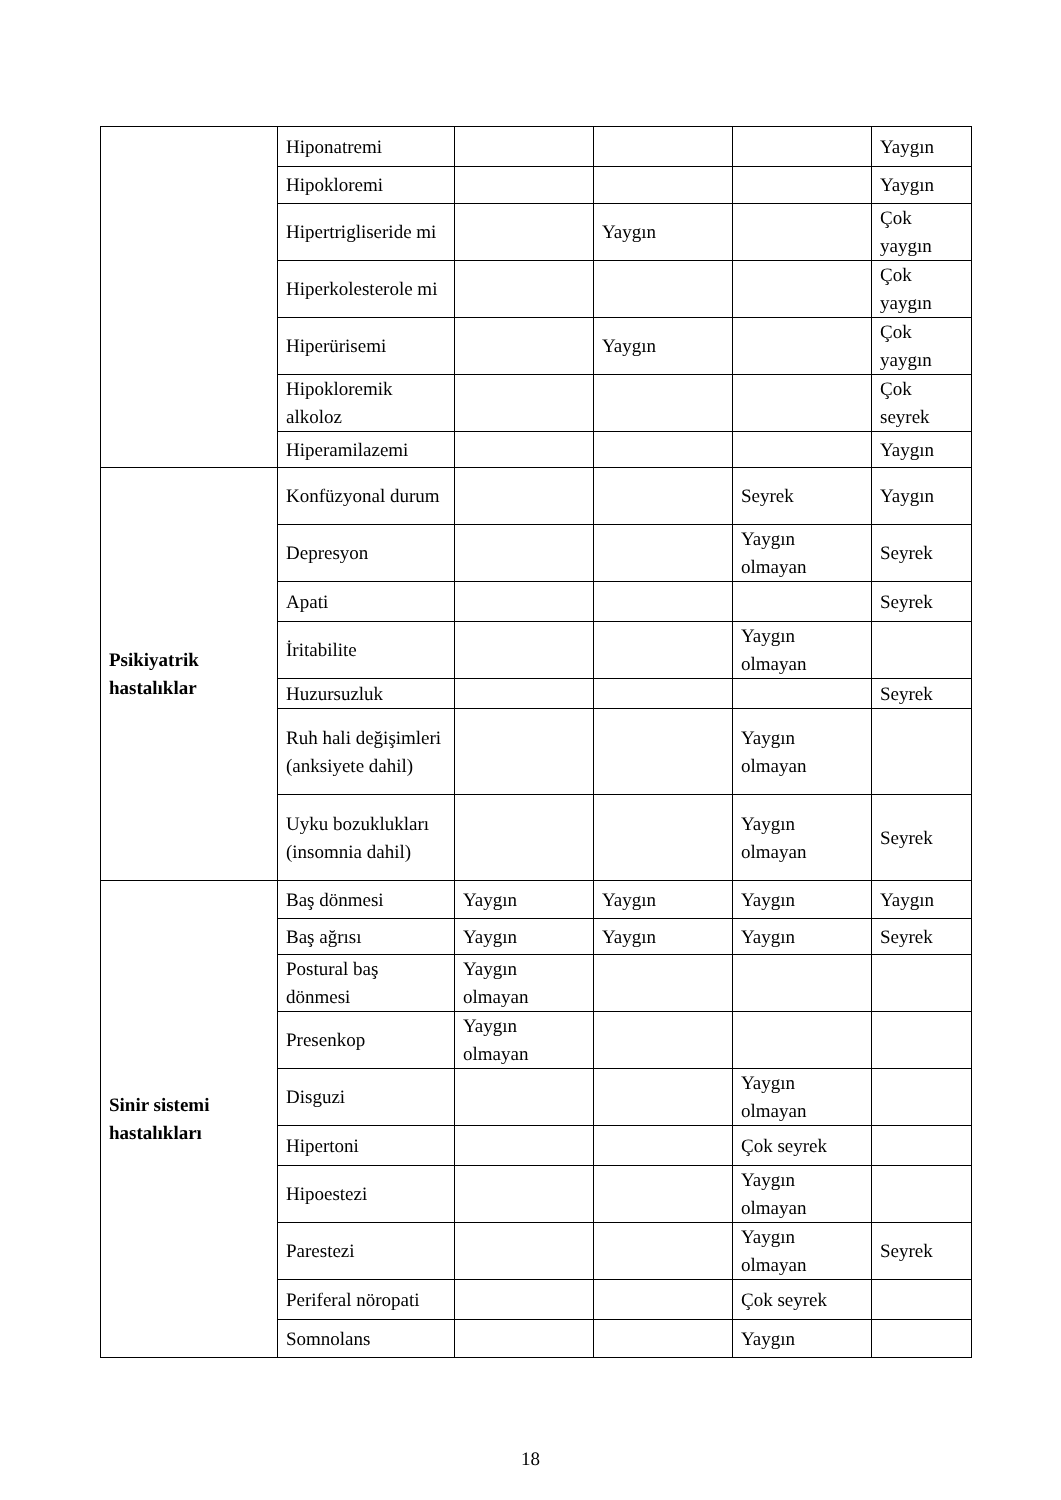| | Hiponatremi | | | | Yaygın |
| | Hipokloremi | | | | Yaygın |
| | Hipertrigliseride mi | | Yaygın | | Çok yaygın |
| | Hiperkolesterole mi | | | | Çok yaygın |
| | Hiperürisemi | | Yaygın | | Çok yaygın |
| | Hipokloremik alkoloz | | | | Çok seyrek |
| | Hiperamilazemi | | | | Yaygın |
| Psikiyatrik hastalıklar | Konfüzyonal durum | | | Seyrek | Yaygın |
| | Depresyon | | | Yaygın olmayan | Seyrek |
| | Apati | | | | Seyrek |
| | İritabilite | | | Yaygın olmayan | |
| | Huzursuzluk | | | | Seyrek |
| | Ruh hali değişimleri (anksiyete dahil) | | | Yaygın olmayan | |
| | Uyku bozuklukları (insomnia dahil) | | | Yaygın olmayan | Seyrek |
| Sinir sistemi hastalıkları | Baş dönmesi | Yaygın | Yaygın | Yaygın | Yaygın |
| | Baş ağrısı | Yaygın | Yaygın | Yaygın | Seyrek |
| | Postural baş dönmesi | Yaygın olmayan | | | |
| | Presenkop | Yaygın olmayan | | | |
| | Disguzi | | | Yaygın olmayan | |
| | Hipertoni | | | Çok seyrek | |
| | Hipoestezi | | | Yaygın olmayan | |
| | Parestezi | | | Yaygın olmayan | Seyrek |
| | Periferal nöropati | | | Çok seyrek | |
| | Somnolans | | | Yaygın | |
18